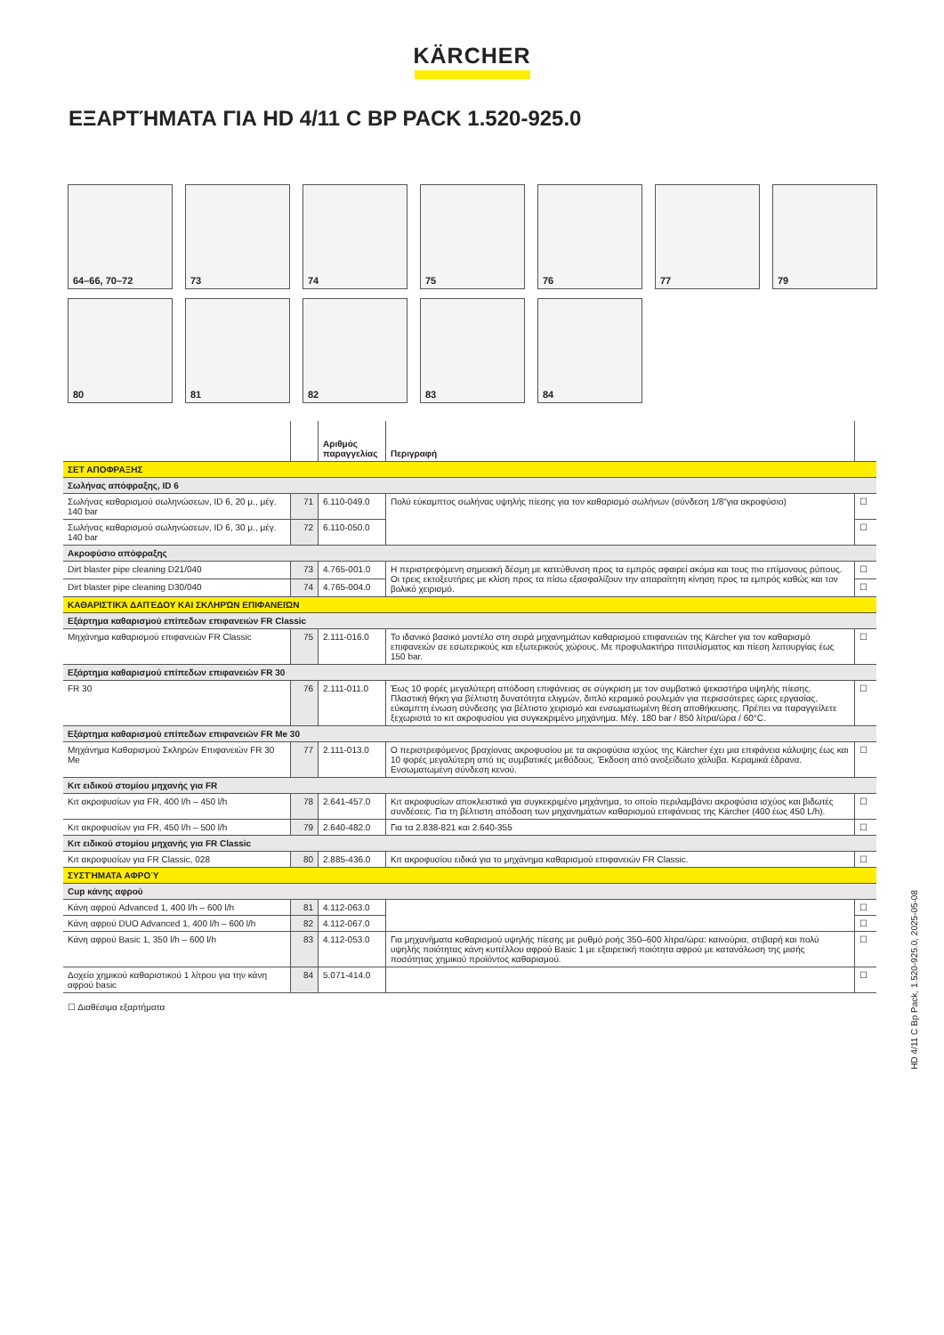KÄRCHER
ΕΞΑΡΤΉΜΑΤΑ ΓΙΑ HD 4/11 C BP PACK 1.520-925.0
64–66, 70–72
73
74
75
76
77
79
80
81
82
83
84
| | | Αριθμός παραγγελίας | Περιγραφή | |
| --- | --- | --- | --- | --- |
| ΣΕΤ ΑΠΟΦΡΑΞΗΣ | | | | |
| Σωλήνας απόφραξης, ID 6 | | | | |
| Σωλήνας καθαρισμού σωληνώσεων, ID 6, 20 μ., μέγ. 140 bar | 71 | 6.110-049.0 | Πολύ εύκαμπτος σωλήνας υψηλής πίεσης για τον καθαρισμό σωλήνων (σύνδεση 1/8"για ακροφύσιο) | ☐ |
| Σωλήνας καθαρισμού σωληνώσεων, ID 6, 30 μ., μέγ. 140 bar | 72 | 6.110-050.0 | | ☐ |
| Ακροφύσιο απόφραξης | | | | |
| Dirt blaster pipe cleaning D21/040 | 73 | 4.765-001.0 | Η περιστρεφόμενη σημειακή δέσμη με κατεύθυνση προς τα εμπρός αφαιρεί ακόμα και τους πιο επίμονους ρύπους. Οι τρεις εκτοξευτήρες με κλίση προς τα πίσω εξασφαλίζουν την απαραίτητη κίνηση προς τα εμπρός καθώς και τον βολικό χειρισμό. | ☐ |
| Dirt blaster pipe cleaning D30/040 | 74 | 4.765-004.0 | | ☐ |
| ΚΑΘΑΡΙΣΤΙΚΆ ΔΑΠΈΔΟΥ ΚΑΙ ΣΚΛΗΡΏΝ ΕΠΙΦΑΝΕΙΏΝ | | | | |
| Εξάρτημα καθαρισμού επίπεδων επιφανειών FR Classic | | | | |
| Μηχάνημα καθαρισμού επιφανειών FR Classic | 75 | 2.111-016.0 | Το ιδανικό βασικό μοντέλο στη σειρά μηχανημάτων καθαρισμού επιφανειών της Kärcher για τον καθαρισμό επιφανειών σε εσωτερικούς και εξωτερικούς χώρους. Με προφυλακτήρα πιτσιλίσματος και πίεση λειτουργίας έως 150 bar. | ☐ |
| Εξάρτημα καθαρισμού επίπεδων επιφανειών FR 30 | | | | |
| FR 30 | 76 | 2.111-011.0 | Έως 10 φορές μεγαλύτερη απόδοση επιφάνειας σε σύγκριση με τον συμβατικό ψεκαστήρα υψηλής πίεσης. Πλαστική θήκη για βέλτιστη δυνατότητα ελιγμών, διπλό κεραμικό ρουλεμάν για περισσότερες ώρες εργασίας, εύκαμπτη ένωση σύνδεσης για βέλτιστο χειρισμό και ενσωματωμένη θέση αποθήκευσης. Πρέπει να παραγγείλετε ξεχωριστά το κιτ ακροφυσίου για συγκεκριμένο μηχάνημα. Μέγ. 180 bar / 850 λίτρα/ώρα / 60°C. | ☐ |
| Εξάρτημα καθαρισμού επίπεδων επιφανειών FR Me 30 | | | | |
| Μηχάνημα Καθαρισμού Σκληρών Επιφανειών FR 30 Me | 77 | 2.111-013.0 | Ο περιστρεφόμενος βραχίονας ακροφυσίου με τα ακροφύσια ισχύος της Kärcher έχει μια επιφάνεια κάλυψης έως και 10 φορές μεγαλύτερη από τις συμβατικές μεθόδους. Έκδοση από ανοξείδωτο χάλυβα. Κεραμικά έδρανα. Ενσωματωμένη σύνδεση κενού. | ☐ |
| Κιτ ειδικού στομίου μηχανής για FR | | | | |
| Κιτ ακροφυσίων για FR, 400 l/h – 450 l/h | 78 | 2.641-457.0 | Κιτ ακροφυσίων αποκλειστικά για συγκεκριμένο μηχάνημα, το οποίο περιλαμβάνει ακροφύσια ισχύος και βιδωτές συνδέσεις. Για τη βέλτιστη απόδοση των μηχανημάτων καθαρισμού επιφάνειας της Kärcher (400 έως 450 L/h). | ☐ |
| Κιτ ακροφυσίων για FR, 450 l/h – 500 l/h | 79 | 2.640-482.0 | Για τα 2.838-821 και 2.640-355 | ☐ |
| Κιτ ειδικού στομίου μηχανής για FR Classic | | | | |
| Κιτ ακροφυσίων για FR Classic, 028 | 80 | 2.885-436.0 | Κιτ ακροφυσίου ειδικά για το μηχάνημα καθαρισμού επιφανειών FR Classic. | ☐ |
| ΣΥΣΤΉΜΑΤΑ ΑΦΡΟΎ | | | | |
| Cup κάνης αφρού | | | | |
| Κάνη αφρού Advanced 1, 400 l/h – 600 l/h | 81 | 4.112-063.0 | | ☐ |
| Κάνη αφρού DUO Advanced 1, 400 l/h – 600 l/h | 82 | 4.112-067.0 | | ☐ |
| Κάνη αφρού Basic 1, 350 l/h – 600 l/h | 83 | 4.112-053.0 | Για μηχανήματα καθαρισμού υψηλής πίεσης με ρυθμό ροής 350–600 λίτρα/ώρα: καινούρια, στιβαρή και πολύ υψηλής ποιότητας κάνη κυπέλλου αφρού Basic 1 με εξαιρετική ποιότητα αφρού με κατανάλωση της μισής ποσότητας χημικού προϊόντος καθαρισμού. | ☐ |
| Δοχείο χημικού καθαριστικού 1 λίτρου για την κάνη αφρού basic | 84 | 5.071-414.0 | | ☐ |
☐ Διαθέσιμα εξαρτήματα
HD 4/11 C Bp Pack, 1.520-925.0, 2025-05-08